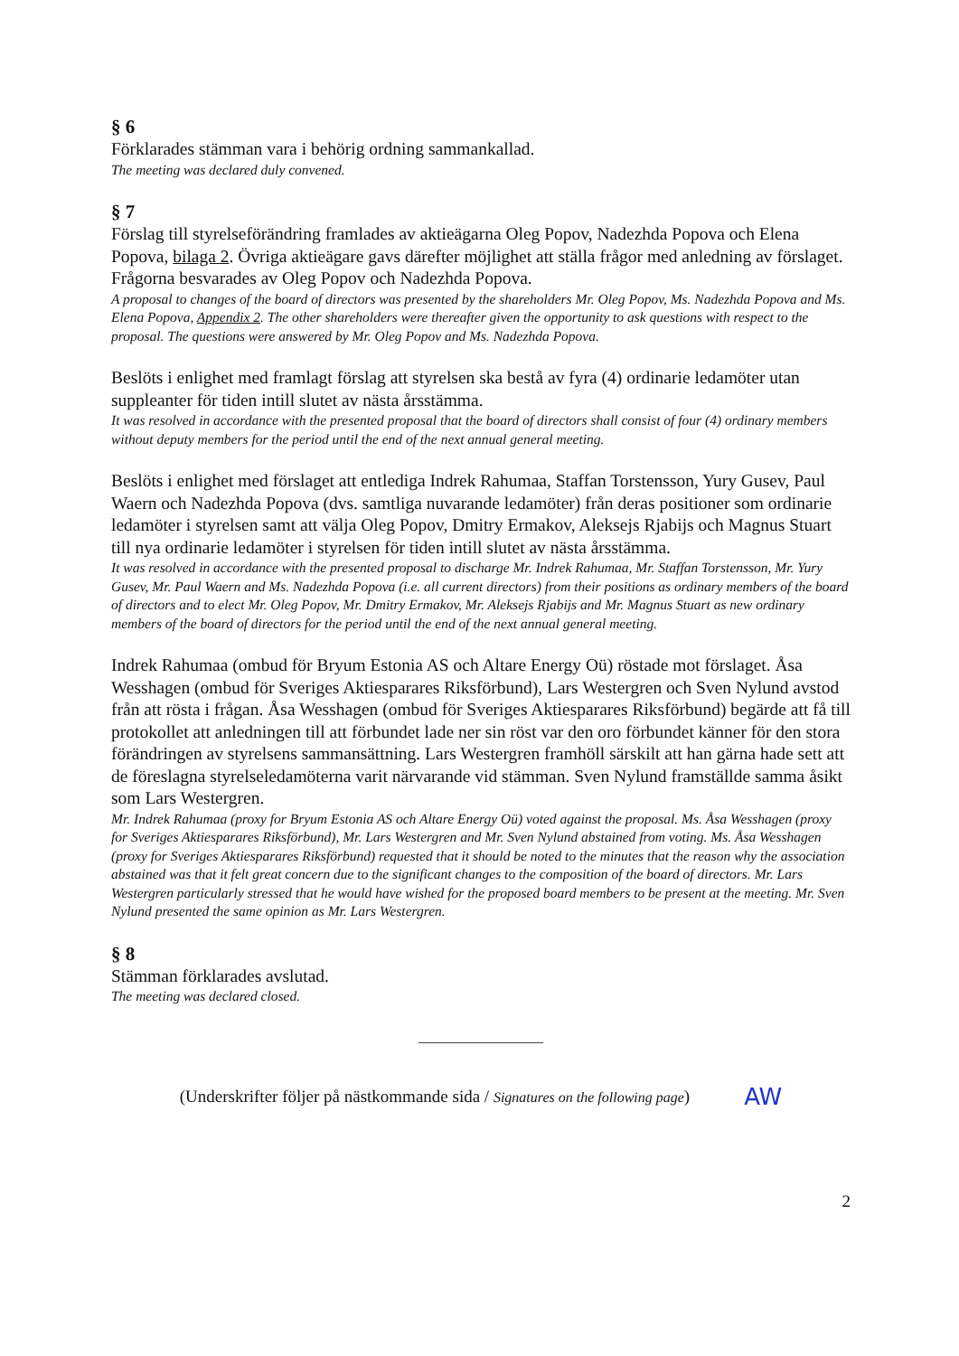§ 6
Förklarades stämman vara i behörig ordning sammankallad.
The meeting was declared duly convened.
§ 7
Förslag till styrelseförändring framlades av aktieägarna Oleg Popov, Nadezhda Popova och Elena Popova, bilaga 2. Övriga aktieägare gavs därefter möjlighet att ställa frågor med anledning av förslaget. Frågorna besvarades av Oleg Popov och Nadezhda Popova.
A proposal to changes of the board of directors was presented by the shareholders Mr. Oleg Popov, Ms. Nadezhda Popova and Ms. Elena Popova, Appendix 2. The other shareholders were thereafter given the opportunity to ask questions with respect to the proposal. The questions were answered by Mr. Oleg Popov and Ms. Nadezhda Popova.
Beslöts i enlighet med framlagt förslag att styrelsen ska bestå av fyra (4) ordinarie ledamöter utan suppleanter för tiden intill slutet av nästa årsstämma.
It was resolved in accordance with the presented proposal that the board of directors shall consist of four (4) ordinary members without deputy members for the period until the end of the next annual general meeting.
Beslöts i enlighet med förslaget att entlediga Indrek Rahumaa, Staffan Torstensson, Yury Gusev, Paul Waern och Nadezhda Popova (dvs. samtliga nuvarande ledamöter) från deras positioner som ordinarie ledamöter i styrelsen samt att välja Oleg Popov, Dmitry Ermakov, Aleksejs Rjabijs och Magnus Stuart till nya ordinarie ledamöter i styrelsen för tiden intill slutet av nästa årsstämma.
It was resolved in accordance with the presented proposal to discharge Mr. Indrek Rahumaa, Mr. Staffan Torstensson, Mr. Yury Gusev, Mr. Paul Waern and Ms. Nadezhda Popova (i.e. all current directors) from their positions as ordinary members of the board of directors and to elect Mr. Oleg Popov, Mr. Dmitry Ermakov, Mr. Aleksejs Rjabijs and Mr. Magnus Stuart as new ordinary members of the board of directors for the period until the end of the next annual general meeting.
Indrek Rahumaa (ombud för Bryum Estonia AS och Altare Energy Oü) röstade mot förslaget. Åsa Wesshagen (ombud för Sveriges Aktiesparares Riksförbund), Lars Westergren och Sven Nylund avstod från att rösta i frågan. Åsa Wesshagen (ombud för Sveriges Aktiesparares Riksförbund) begärde att få till protokollet att anledningen till att förbundet lade ner sin röst var den oro förbundet känner för den stora förändringen av styrelsens sammansättning. Lars Westergren framhöll särskilt att han gärna hade sett att de föreslagna styrelseledamöterna varit närvarande vid stämman. Sven Nylund framställde samma åsikt som Lars Westergren.
Mr. Indrek Rahumaa (proxy for Bryum Estonia AS och Altare Energy Oü) voted against the proposal. Ms. Åsa Wesshagen (proxy for Sveriges Aktiesparares Riksförbund), Mr. Lars Westergren and Mr. Sven Nylund abstained from voting. Ms. Åsa Wesshagen (proxy for Sveriges Aktiesparares Riksförbund) requested that it should be noted to the minutes that the reason why the association abstained was that it felt great concern due to the significant changes to the composition of the board of directors. Mr. Lars Westergren particularly stressed that he would have wished for the proposed board members to be present at the meeting. Mr. Sven Nylund presented the same opinion as Mr. Lars Westergren.
§ 8
Stämman förklarades avslutad.
The meeting was declared closed.
(Underskrifter följer på nästkommande sida / Signatures on the following page) AW
2